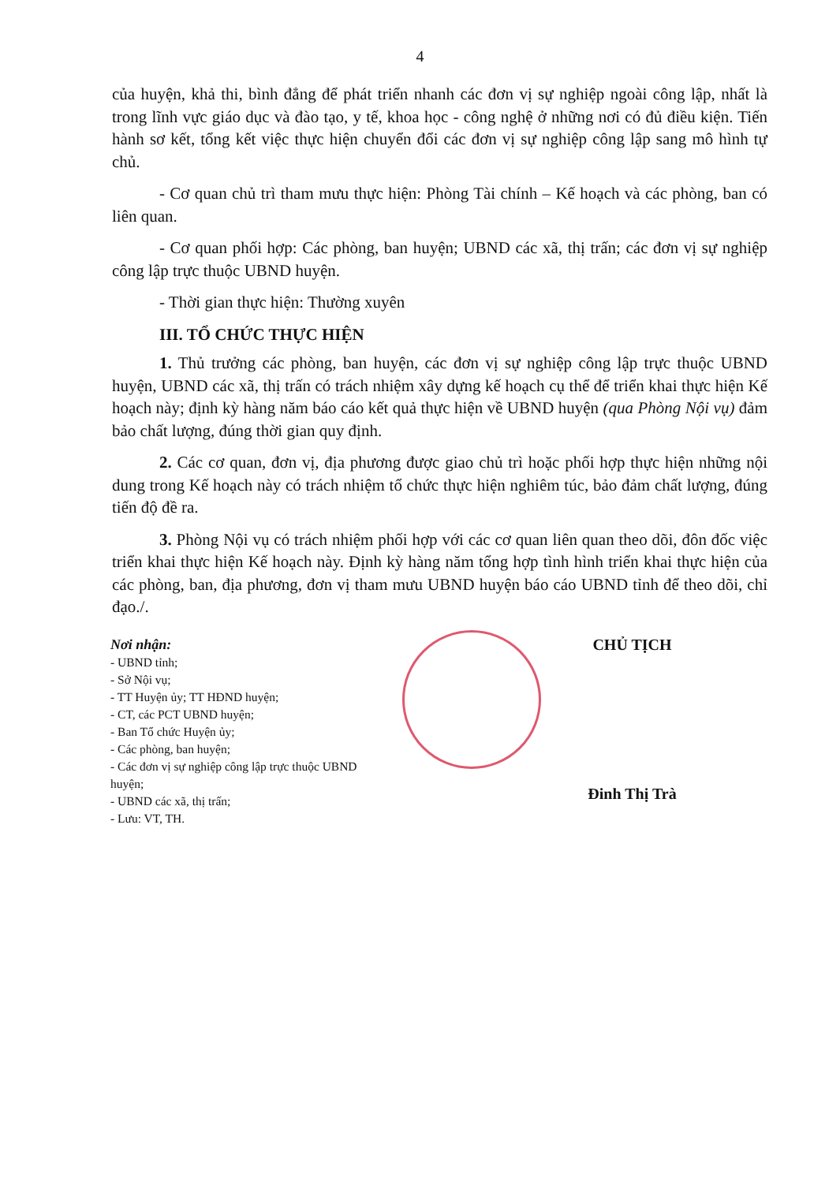4
của huyện, khả thi, bình đẳng để phát triển nhanh các đơn vị sự nghiệp ngoài công lập, nhất là trong lĩnh vực giáo dục và đào tạo, y tế, khoa học - công nghệ ở những nơi có đủ điều kiện. Tiến hành sơ kết, tổng kết việc thực hiện chuyển đổi các đơn vị sự nghiệp công lập sang mô hình tự chủ.
- Cơ quan chủ trì tham mưu thực hiện: Phòng Tài chính – Kế hoạch và các phòng, ban có liên quan.
- Cơ quan phối hợp: Các phòng, ban huyện; UBND các xã, thị trấn; các đơn vị sự nghiệp công lập trực thuộc UBND huyện.
- Thời gian thực hiện: Thường xuyên
III. TỔ CHỨC THỰC HIỆN
1. Thủ trưởng các phòng, ban huyện, các đơn vị sự nghiệp công lập trực thuộc UBND huyện, UBND các xã, thị trấn có trách nhiệm xây dựng kế hoạch cụ thể để triển khai thực hiện Kế hoạch này; định kỳ hàng năm báo cáo kết quả thực hiện về UBND huyện (qua Phòng Nội vụ) đảm bảo chất lượng, đúng thời gian quy định.
2. Các cơ quan, đơn vị, địa phương được giao chủ trì hoặc phối hợp thực hiện những nội dung trong Kế hoạch này có trách nhiệm tổ chức thực hiện nghiêm túc, bảo đảm chất lượng, đúng tiến độ đề ra.
3. Phòng Nội vụ có trách nhiệm phối hợp với các cơ quan liên quan theo dõi, đôn đốc việc triển khai thực hiện Kế hoạch này. Định kỳ hàng năm tổng hợp tình hình triển khai thực hiện của các phòng, ban, địa phương, đơn vị tham mưu UBND huyện báo cáo UBND tỉnh để theo dõi, chỉ đạo./.
Nơi nhận:
- UBND tỉnh;
- Sở Nội vụ;
- TT Huyện ủy; TT HĐND huyện;
- CT, các PCT UBND huyện;
- Ban Tổ chức Huyện ủy;
- Các phòng, ban huyện;
- Các đơn vị sự nghiệp công lập trực thuộc UBND huyện;
- UBND các xã, thị trấn;
- Lưu: VT, TH.
CHỦ TỊCH
Đinh Thị Trà